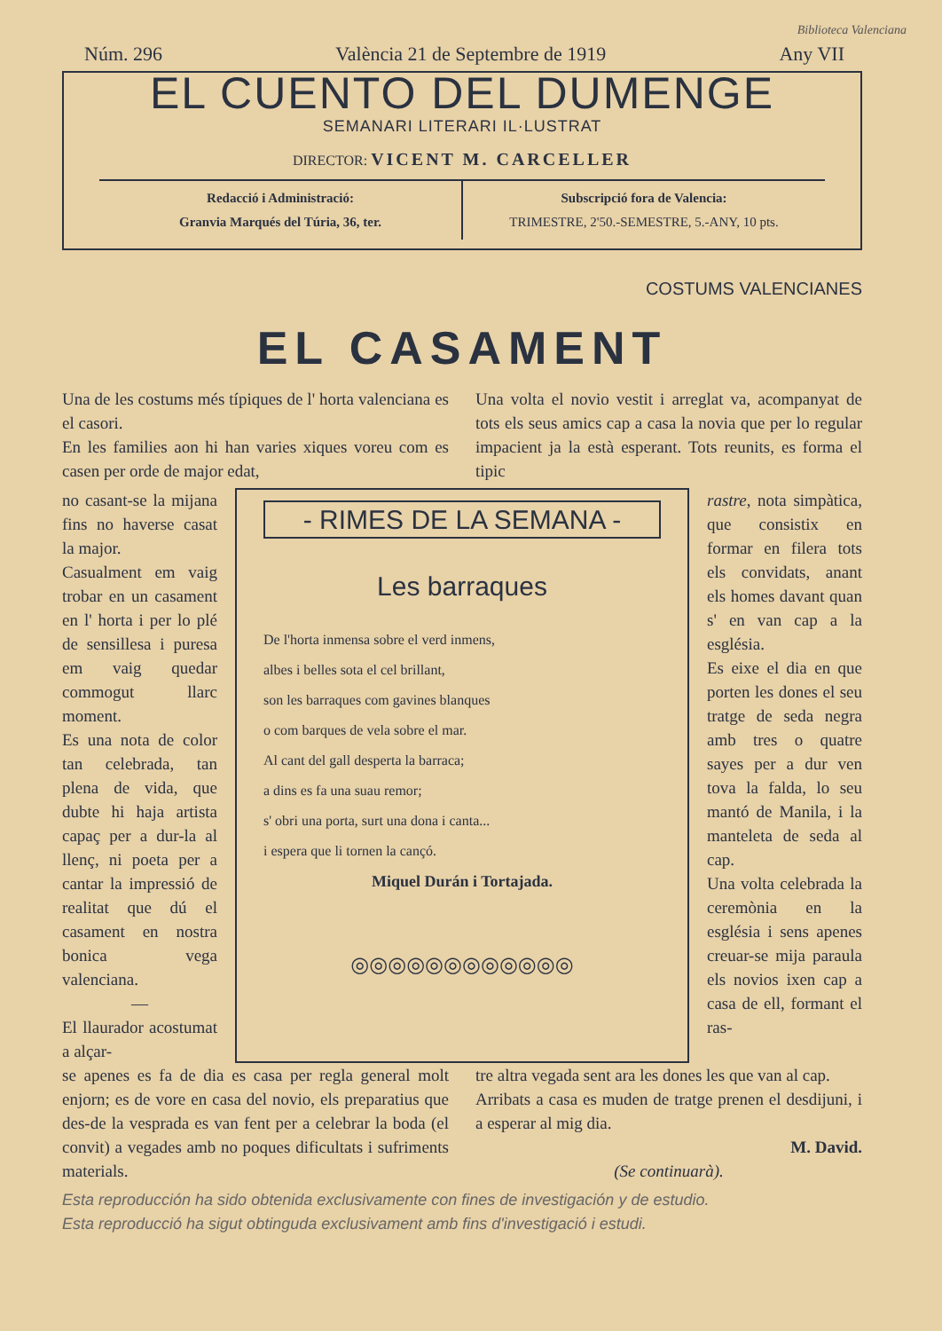Biblioteca Valenciana
Núm. 296 València 21 de Septembre de 1919 Any VII
EL CUENTO DEL DUMENGE
SEMANARI LITERARI IL·LUSTRAT
DIRECTOR: VICENT M. CARCELLER
Redacció i Administració:
Granvia Marqués del Túria, 36, ter.
Subscripció fora de Valencia:
TRIMESTRE, 2'50.-SEMESTRE, 5.-ANY, 10 pts.
COSTUMS VALENCIANES
EL CASAMENT
Una de les costums més típiques de l' horta valenciana es el casori.
En les families aon hi han varies xiques voreu com es casen per orde de major edat,
Una volta el novio vestit i arreglat va, acompanyat de tots els seus amics cap a casa la novia que per lo regular impacient ja la està esperant. Tots reunits, es forma el tipic
no casant-se la mijana fins no haverse casat la major.
Casualment em vaig trobar en un casament en l' horta i per lo plé de sensillesa i puresa em vaig quedar commogut llarc moment.
Es una nota de color tan celebrada, tan plena de vida, que dubte hi haja artista capaç per a dur-la al llenç, ni poeta per a cantar la impressió de realitat que dú el casament en nostra bonica vega valenciana.
—
El llaurador acostumat a alçar-
- RIMES DE LA SEMANA -
Les barraques
De l'horta inmensa sobre el verd inmens,
albes i belles sota el cel brillant,
son les barraques com gavines blanques
o com barques de vela sobre el mar.
Al cant del gall desperta la barraca;
a dins es fa una suau remor;
s' obri una porta, surt una dona i canta...
i espera que li tornen la cançó.
Miquel Durán i Tortajada.
◎◎◎◎◎◎◎◎◎◎◎◎
rastre, nota simpàtica, que consistix en formar en filera tots els convidats, anant els homes davant quan s' en van cap a la església.
Es eixe el dia en que porten les dones el seu tratge de seda negra amb tres o quatre sayes per a dur ven tova la falda, lo seu mantó de Manila, i la manteleta de seda al cap.
Una volta celebrada la ceremònia en la església i sens apenes creuar-se mija paraula els novios ixen cap a casa de ell, formant el ras-
se apenes es fa de dia es casa per regla general molt enjorn; es de vore en casa del novio, els preparatius que des-de la vesprada es van fent per a celebrar la boda (el convit) a vegades amb no poques dificultats i sufriments materials.
tre altra vegada sent ara les dones les que van al cap.
Arribats a casa es muden de tratge prenen el desdijuni, i a esperar al mig dia.
M. David.
(Se continuarà).
Esta reproducción ha sido obtenida exclusivamente con fines de investigación y de estudio.
Esta reproducció ha sigut obtinguda exclusivament amb fins d'investigació i estudi.